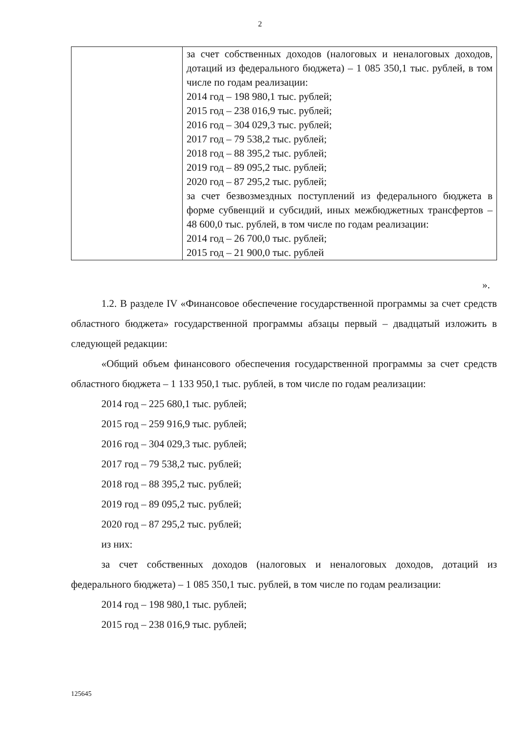2
| | за счет собственных доходов (налоговых и неналоговых доходов, дотаций из федерального бюджета) – 1 085 350,1 тыс. рублей, в том числе по годам реализации: 2014 год – 198 980,1 тыс. рублей; 2015 год – 238 016,9 тыс. рублей; 2016 год – 304 029,3 тыс. рублей; 2017 год – 79 538,2 тыс. рублей; 2018 год – 88 395,2 тыс. рублей; 2019 год – 89 095,2 тыс. рублей; 2020 год – 87 295,2 тыс. рублей; за счет безвозмездных поступлений из федерального бюджета в форме субвенций и субсидий, иных межбюджетных трансфертов – 48 600,0 тыс. рублей, в том числе по годам реализации: 2014 год – 26 700,0 тыс. рублей; 2015 год – 21 900,0 тыс. рублей |
».
1.2. В разделе IV «Финансовое обеспечение государственной программы за счет средств областного бюджета» государственной программы абзацы первый – двадцатый изложить в следующей редакции:
«Общий объем финансового обеспечения государственной программы за счет средств областного бюджета – 1 133 950,1 тыс. рублей, в том числе по годам реализации:
2014 год – 225 680,1 тыс. рублей;
2015 год – 259 916,9 тыс. рублей;
2016 год – 304 029,3 тыс. рублей;
2017 год – 79 538,2 тыс. рублей;
2018 год – 88 395,2 тыс. рублей;
2019 год – 89 095,2 тыс. рублей;
2020 год – 87 295,2 тыс. рублей;
из них:
за счет собственных доходов (налоговых и неналоговых доходов, дотаций из федерального бюджета) – 1 085 350,1 тыс. рублей, в том числе по годам реализации:
2014 год – 198 980,1 тыс. рублей;
2015 год – 238 016,9 тыс. рублей;
125645